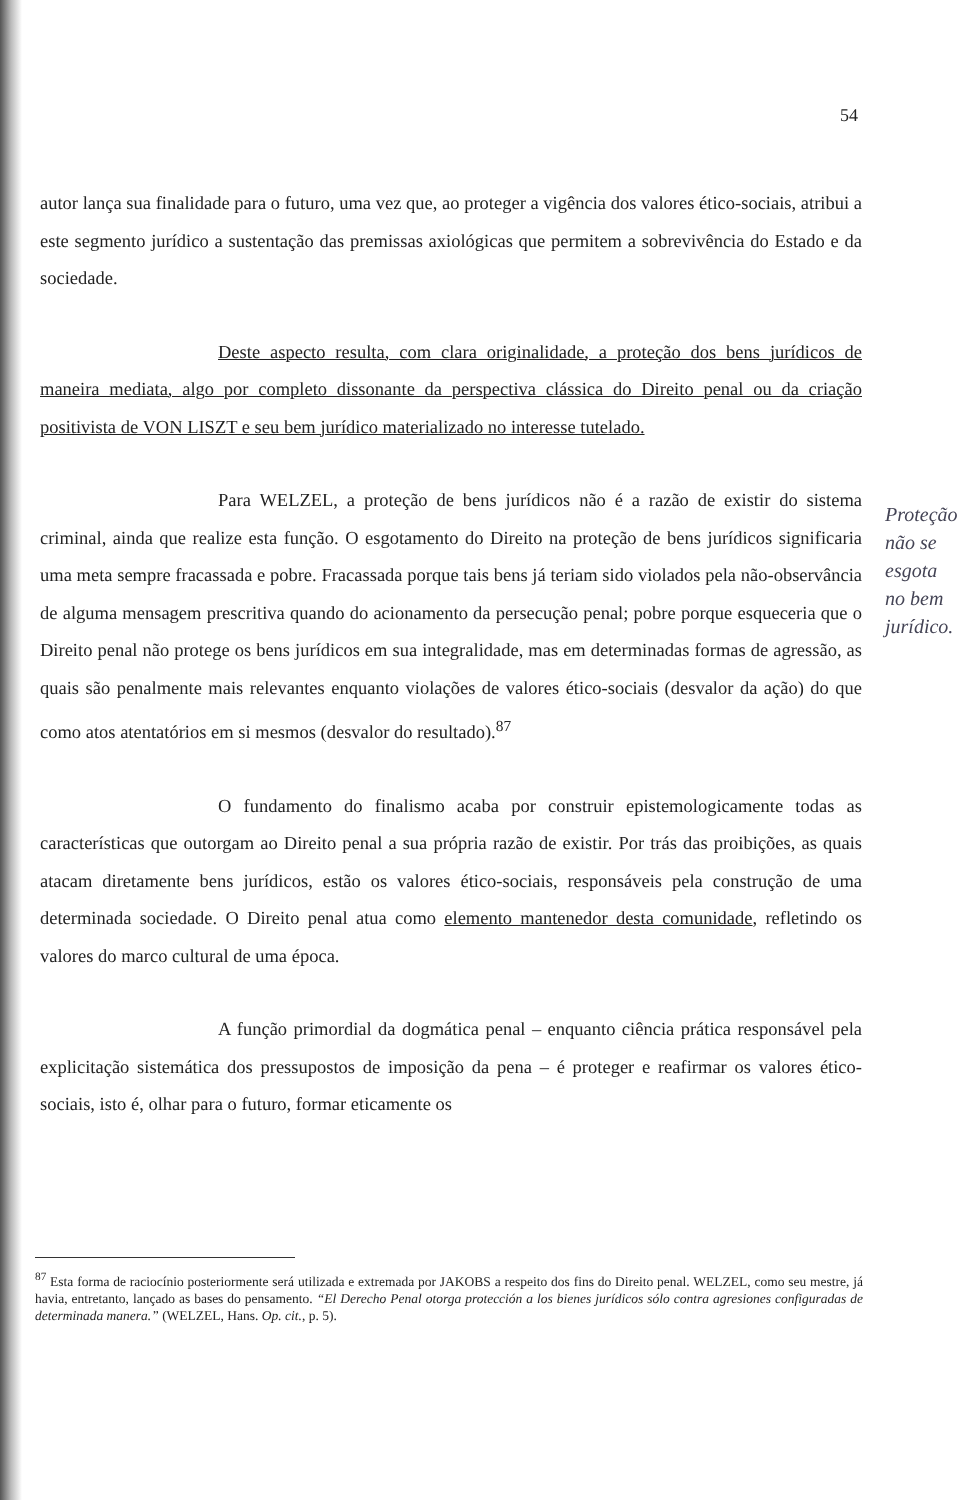54
autor lança sua finalidade para o futuro, uma vez que, ao proteger a vigência dos valores ético-sociais, atribui a este segmento jurídico a sustentação das premissas axiológicas que permitem a sobrevivência do Estado e da sociedade.
Deste aspecto resulta, com clara originalidade, a proteção dos bens jurídicos de maneira mediata, algo por completo dissonante da perspectiva clássica do Direito penal ou da criação positivista de VON LISZT e seu bem jurídico materializado no interesse tutelado.
Para WELZEL, a proteção de bens jurídicos não é a razão de existir do sistema criminal, ainda que realize esta função. O esgotamento do Direito na proteção de bens jurídicos significaria uma meta sempre fracassada e pobre. Fracassada porque tais bens já teriam sido violados pela não-observância de alguma mensagem prescritiva quando do acionamento da persecução penal; pobre porque esqueceria que o Direito penal não protege os bens jurídicos em sua integralidade, mas em determinadas formas de agressão, as quais são penalmente mais relevantes enquanto violações de valores ético-sociais (desvalor da ação) do que como atos atentatórios em si mesmos (desvalor do resultado).<sup>87</sup>
O fundamento do finalismo acaba por construir epistemologicamente todas as características que outorgam ao Direito penal a sua própria razão de existir. Por trás das proibições, as quais atacam diretamente bens jurídicos, estão os valores ético-sociais, responsáveis pela construção de uma determinada sociedade. O Direito penal atua como elemento mantenedor desta comunidade, refletindo os valores do marco cultural de uma época.
A função primordial da dogmática penal – enquanto ciência prática responsável pela explicitação sistemática dos pressupostos de imposição da pena – é proteger e reafirmar os valores ético-sociais, isto é, olhar para o futuro, formar eticamente os
Proteção não se esgota no bem jurídico.
<sup>87</sup> Esta forma de raciocínio posteriormente será utilizada e extremada por JAKOBS a respeito dos fins do Direito penal. WELZEL, como seu mestre, já havia, entretanto, lançado as bases do pensamento. “El Derecho Penal otorga protección a los bienes jurídicos sólo contra agresiones configuradas de determinada manera.” (WELZEL, Hans. Op. cit., p. 5).